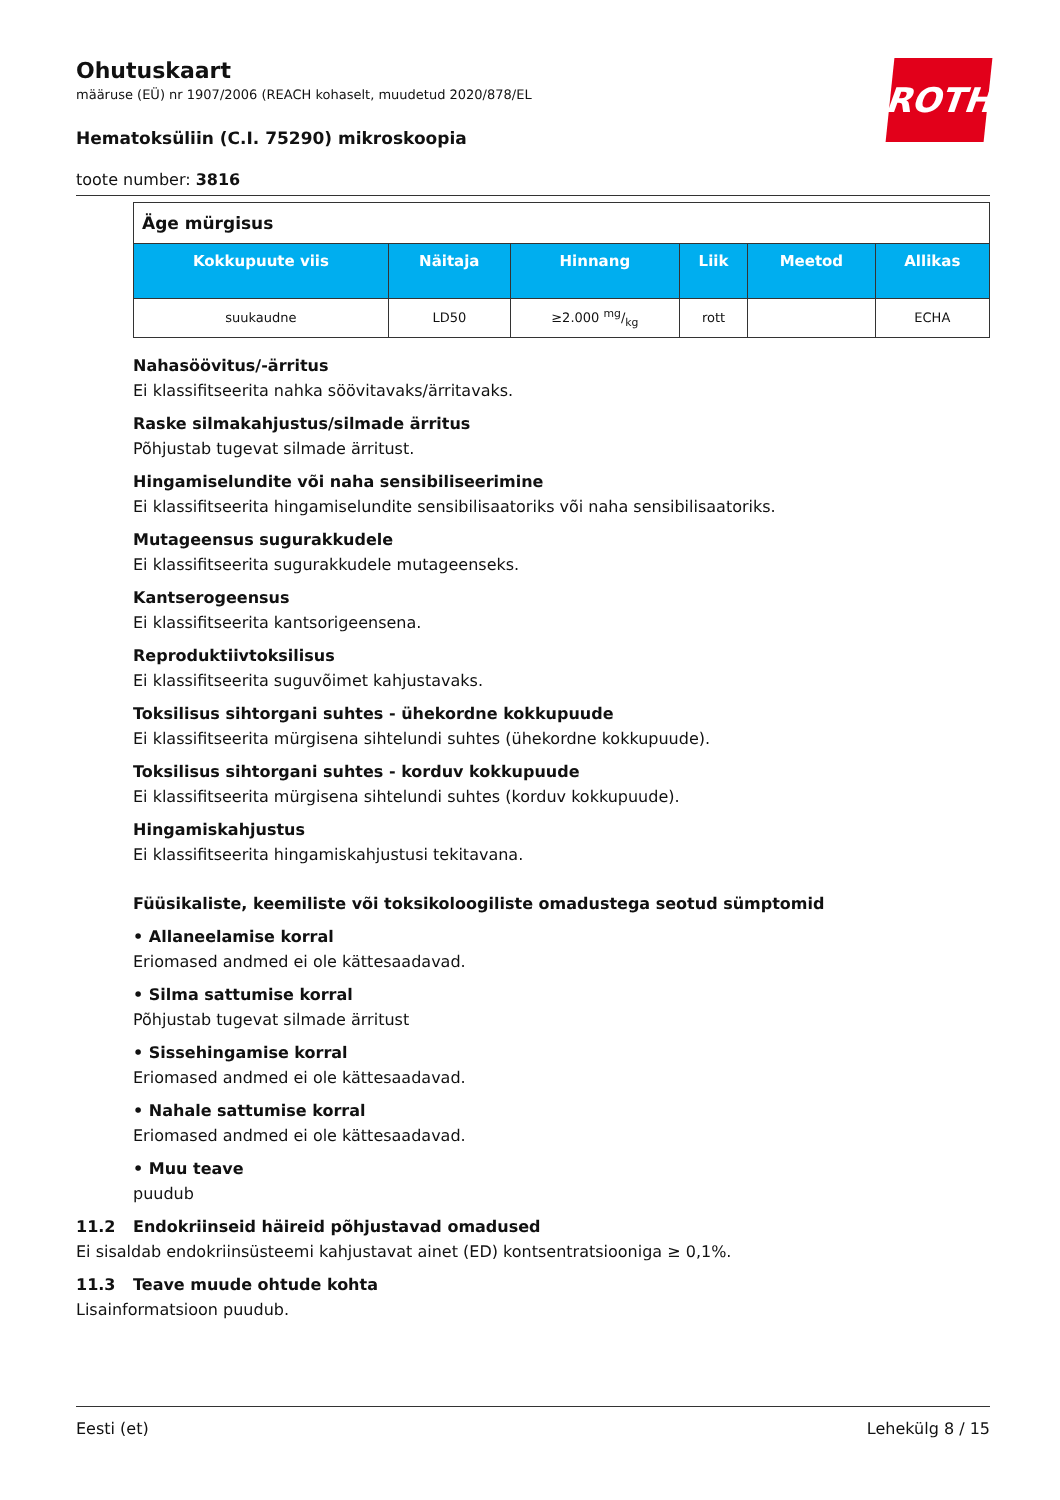ROTH
Ohutuskaart
määruse (EÜ) nr 1907/2006 (REACH kohaselt, muudetud 2020/878/EL
Hematoksüliin (C.I. 75290) mikroskoopia
toote number: 3816
| Äge mürgisus | | | | | |
| Kokkupuute viis | Näitaja | Hinnang | Liik | Meetod | Allikas |
| suukaudne | LD50 | ≥2.000 mg/kg | rott | | ECHA |
Nahasöövitus/-ärritus
Ei klassifitseerita nahka söövitavaks/ärritavaks.
Raske silmakahjustus/silmade ärritus
Põhjustab tugevat silmade ärritust.
Hingamiselundite või naha sensibiliseerimine
Ei klassifitseerita hingamiselundite sensibilisaatoriks või naha sensibilisaatoriks.
Mutageensus sugurakkudele
Ei klassifitseerita sugurakkudele mutageenseks.
Kantserogeensus
Ei klassifitseerita kantsorigeensena.
Reproduktiivtoksilisus
Ei klassifitseerita suguvõimet kahjustavaks.
Toksilisus sihtorgani suhtes - ühekordne kokkupuude
Ei klassifitseerita mürgisena sihtelundi suhtes (ühekordne kokkupuude).
Toksilisus sihtorgani suhtes - korduv kokkupuude
Ei klassifitseerita mürgisena sihtelundi suhtes (korduv kokkupuude).
Hingamiskahjustus
Ei klassifitseerita hingamiskahjustusi tekitavana.
Füüsikaliste, keemiliste või toksikoloogiliste omadustega seotud sümptomid
• Allaneelamise korral
Eriomased andmed ei ole kättesaadavad.
• Silma sattumise korral
Põhjustab tugevat silmade ärritust
• Sissehingamise korral
Eriomased andmed ei ole kättesaadavad.
• Nahale sattumise korral
Eriomased andmed ei ole kättesaadavad.
• Muu teave
puudub
11.2 Endokriinseid häireid põhjustavad omadused
Ei sisaldab endokriinsüsteemi kahjustavat ainet (ED) kontsentratsiooniga ≥ 0,1%.
11.3 Teave muude ohtude kohta
Lisainformatsioon puudub.
Eesti (et) Lehekülg 8 / 15